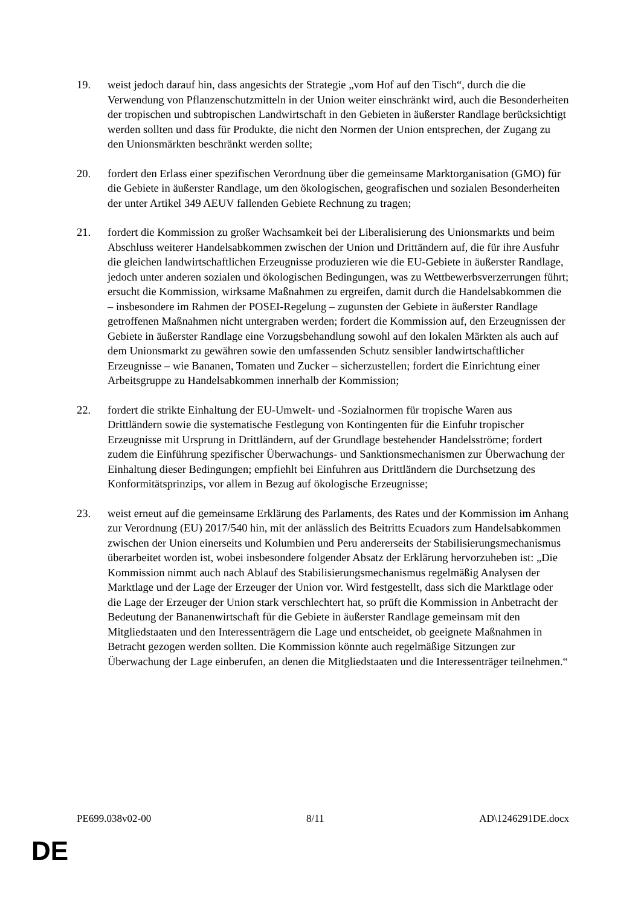19. weist jedoch darauf hin, dass angesichts der Strategie „vom Hof auf den Tisch“, durch die die Verwendung von Pflanzenschutzmitteln in der Union weiter einschränkt wird, auch die Besonderheiten der tropischen und subtropischen Landwirtschaft in den Gebieten in äußerster Randlage berücksichtigt werden sollten und dass für Produkte, die nicht den Normen der Union entsprechen, der Zugang zu den Unionsmärkten beschränkt werden sollte;
20. fordert den Erlass einer spezifischen Verordnung über die gemeinsame Marktorganisation (GMO) für die Gebiete in äußerster Randlage, um den ökologischen, geografischen und sozialen Besonderheiten der unter Artikel 349 AEUV fallenden Gebiete Rechnung zu tragen;
21. fordert die Kommission zu großer Wachsamkeit bei der Liberalisierung des Unionsmarkts und beim Abschluss weiterer Handelsabkommen zwischen der Union und Drittändern auf, die für ihre Ausfuhr die gleichen landwirtschaftlichen Erzeugnisse produzieren wie die EU-Gebiete in äußerster Randlage, jedoch unter anderen sozialen und ökologischen Bedingungen, was zu Wettbewerbsverzerrungen führt; ersucht die Kommission, wirksame Maßnahmen zu ergreifen, damit durch die Handelsabkommen die – insbesondere im Rahmen der POSEI-Regelung – zugunsten der Gebiete in äußerster Randlage getroffenen Maßnahmen nicht untergraben werden; fordert die Kommission auf, den Erzeugnissen der Gebiete in äußerster Randlage eine Vorzugsbehandlung sowohl auf den lokalen Märkten als auch auf dem Unionsmarkt zu gewähren sowie den umfassenden Schutz sensibler landwirtschaftlicher Erzeugnisse – wie Bananen, Tomaten und Zucker – sicherzustellen; fordert die Einrichtung einer Arbeitsgruppe zu Handelsabkommen innerhalb der Kommission;
22. fordert die strikte Einhaltung der EU-Umwelt- und -Sozialnormen für tropische Waren aus Drittländern sowie die systematische Festlegung von Kontingenten für die Einfuhr tropischer Erzeugnisse mit Ursprung in Drittländern, auf der Grundlage bestehender Handelsströme; fordert zudem die Einführung spezifischer Überwachungs- und Sanktionsmechanismen zur Überwachung der Einhaltung dieser Bedingungen; empfiehlt bei Einfuhren aus Drittländern die Durchsetzung des Konformitätsprinzips, vor allem in Bezug auf ökologische Erzeugnisse;
23. weist erneut auf die gemeinsame Erklärung des Parlaments, des Rates und der Kommission im Anhang zur Verordnung (EU) 2017/540 hin, mit der anlässlich des Beitritts Ecuadors zum Handelsabkommen zwischen der Union einerseits und Kolumbien und Peru andererseits der Stabilisierungsmechanismus überarbeitet worden ist, wobei insbesondere folgender Absatz der Erklärung hervorzuheben ist: „Die Kommission nimmt auch nach Ablauf des Stabilisierungsmechanismus regelmäßig Analysen der Marktlage und der Lage der Erzeuger der Union vor. Wird festgestellt, dass sich die Marktlage oder die Lage der Erzeuger der Union stark verschlechtert hat, so prüft die Kommission in Anbetracht der Bedeutung der Bananenwirtschaft für die Gebiete in äußerster Randlage gemeinsam mit den Mitgliedstaaten und den Interessenträgern die Lage und entscheidet, ob geeignete Maßnahmen in Betracht gezogen werden sollten. Die Kommission könnte auch regelmäßige Sitzungen zur Überwachung der Lage einberufen, an denen die Mitgliedstaaten und die Interessenträger teilnehmen.“
PE699.038v02-00 8/11 AD\1246291DE.docx
DE